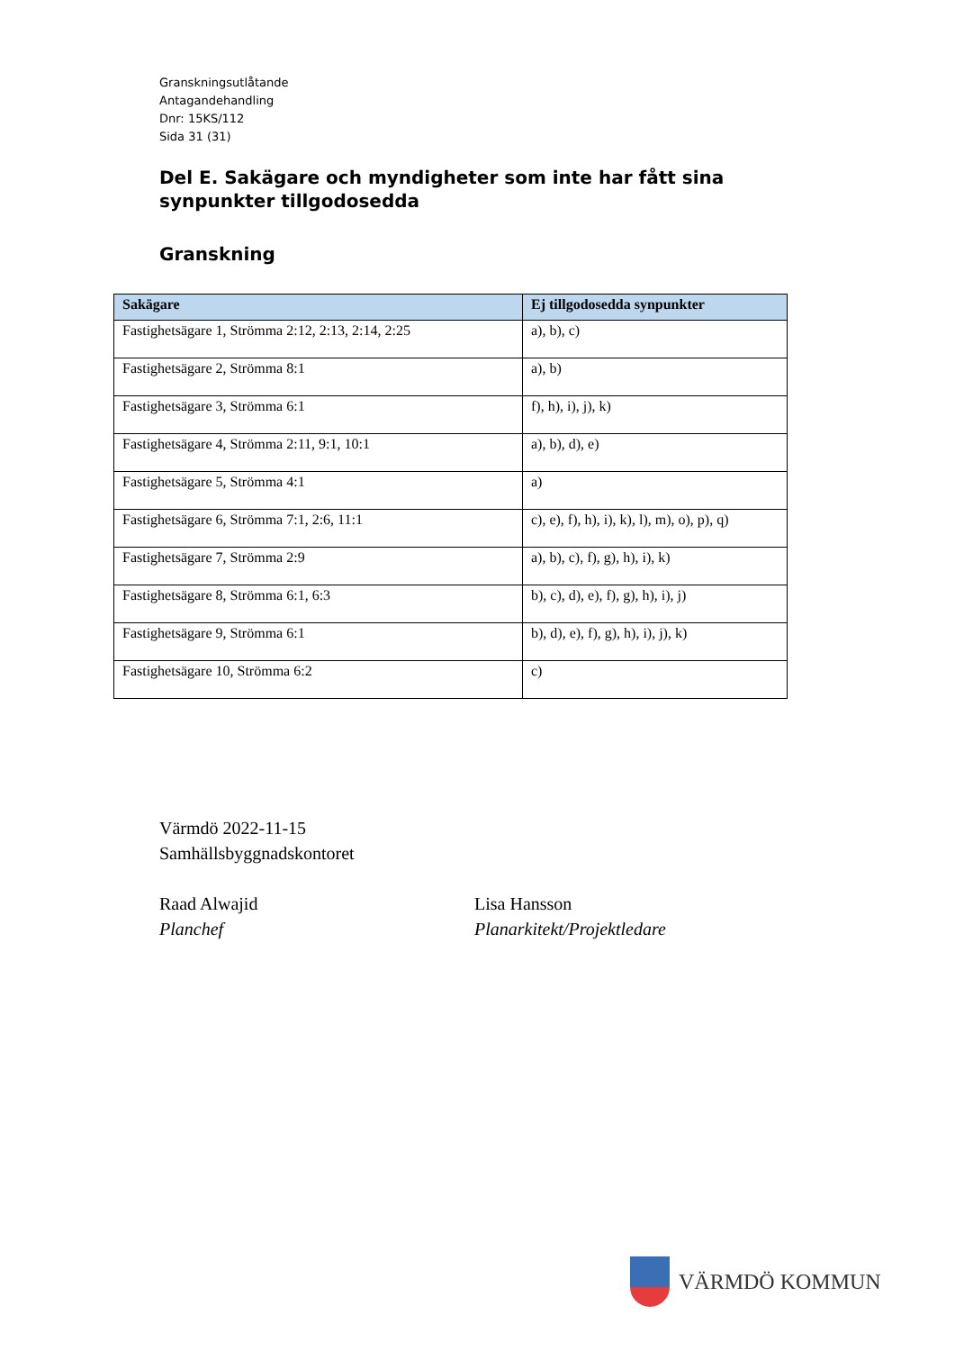Granskningsutlåtande
Antagandehandling
Dnr: 15KS/112
Sida 31 (31)
Del E. Sakägare och myndigheter som inte har fått sina synpunkter tillgodosedda
Granskning
| Sakägare | Ej tillgodosedda synpunkter |
| --- | --- |
| Fastighetsägare 1, Strömma 2:12, 2:13, 2:14, 2:25 | a), b), c) |
| Fastighetsägare 2, Strömma 8:1 | a), b) |
| Fastighetsägare 3, Strömma 6:1 | f), h), i), j), k) |
| Fastighetsägare 4, Strömma 2:11, 9:1, 10:1 | a), b), d), e) |
| Fastighetsägare 5, Strömma 4:1 | a) |
| Fastighetsägare 6, Strömma 7:1, 2:6, 11:1 | c), e), f), h), i), k), l), m), o), p), q) |
| Fastighetsägare 7, Strömma 2:9 | a), b), c), f), g), h), i), k) |
| Fastighetsägare 8, Strömma 6:1, 6:3 | b), c), d), e), f), g), h), i), j) |
| Fastighetsägare 9, Strömma 6:1 | b), d), e), f), g), h), i), j), k) |
| Fastighetsägare 10, Strömma 6:2 | c) |
Värmdö 2022-11-15
Samhällsbyggnadskontoret
Raad Alwajid
Planchef
Lisa Hansson
Planarkitekt/Projektledare
VÄRMDÖ KOMMUN